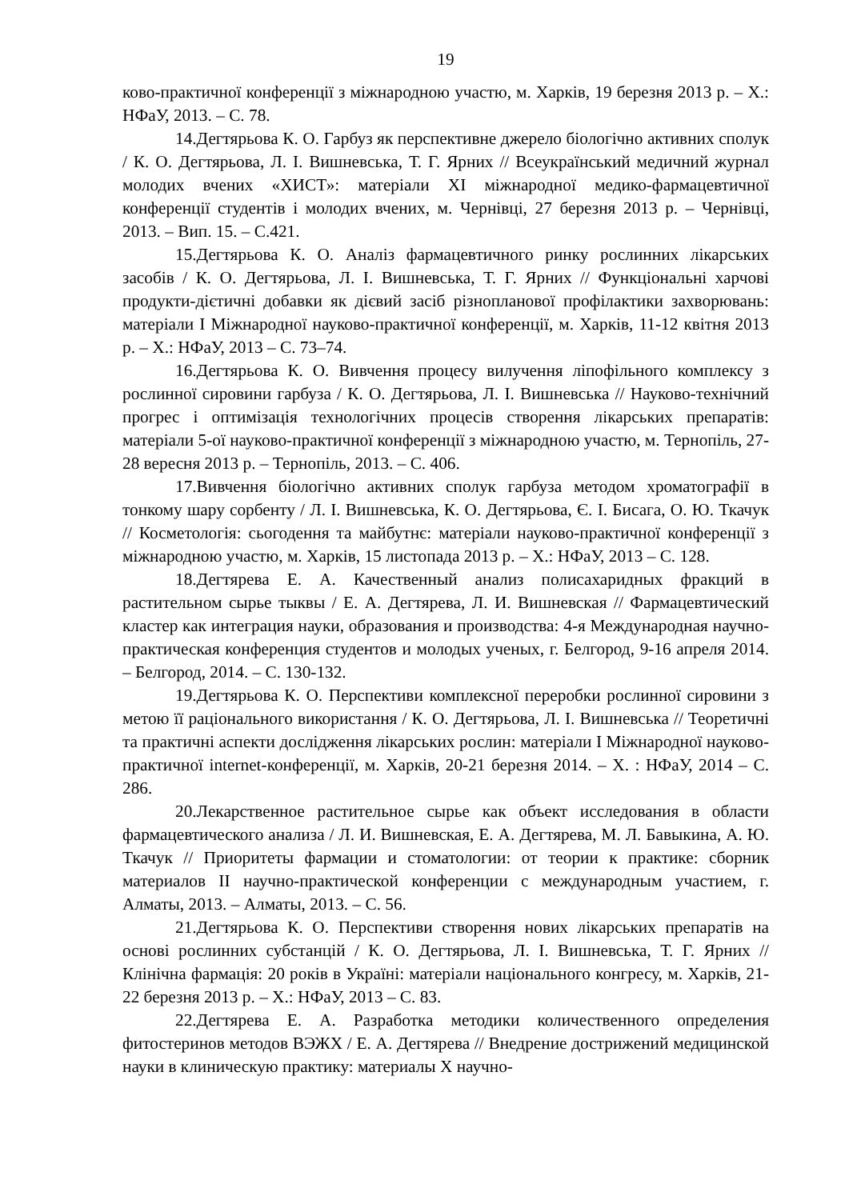19
ково-практичної конференції з міжнародною участю, м. Харків, 19 березня 2013 р. – Х.: НФаУ, 2013. – С. 78.
14.Дегтярьова К. О. Гарбуз як перспективне джерело біологічно активних сполук / К. О. Дегтярьова, Л. І. Вишневська, Т. Г. Ярних // Всеукраїнський медичний журнал молодих вчених «ХИСТ»: матеріали XI міжнародної медико-фармацевтичної конференції студентів і молодих вчених, м. Чернівці, 27 березня 2013 р. – Чернівці, 2013. – Вип. 15. – С.421.
15.Дегтярьова К. О. Аналіз фармацевтичного ринку рослинних лікарських засобів / К. О. Дегтярьова, Л. І. Вишневська, Т. Г. Ярних // Функціональні харчові продукти-дієтичні добавки як дієвий засіб різнопланової профілактики захворювань: матеріали І Міжнародної науково-практичної конференції, м. Харків, 11-12 квітня 2013 р. – Х.: НФаУ, 2013 – С. 73–74.
16.Дегтярьова К. О. Вивчення процесу вилучення ліпофільного комплексу з рослинної сировини гарбуза / К. О. Дегтярьова, Л. І. Вишневська // Науково-технічний прогрес і оптимізація технологічних процесів створення лікарських препаратів: матеріали 5-ої науково-практичної конференції з міжнародною участю, м. Тернопіль, 27-28 вересня 2013 р. – Тернопіль, 2013. – С. 406.
17.Вивчення біологічно активних сполук гарбуза методом хроматографії в тонкому шару сорбенту / Л. І. Вишневська, К. О. Дегтярьова, Є. І. Бисага, О. Ю. Ткачук // Косметологія: сьогодення та майбутнє: матеріали науково-практичної конференції з міжнародною участю, м. Харків, 15 листопада 2013 р. – Х.: НФаУ, 2013 – С. 128.
18.Дегтярева Е. А. Качественный анализ полисахаридных фракций в растительном сырье тыквы / Е. А. Дегтярева, Л. И. Вишневская // Фармацевтический кластер как интеграция науки, образования и производства: 4-я Международная научно-практическая конференция студентов и молодых ученых, г. Белгород, 9-16 апреля 2014. – Белгород, 2014. – С. 130-132.
19.Дегтярьова К. О. Перспективи комплексної переробки рослинної сировини з метою її раціонального використання / К. О. Дегтярьова, Л. І. Вишневська // Теоретичні та практичні аспекти дослідження лікарських рослин: матеріали І Міжнародної науково-практичної internet-конференції, м. Харків, 20-21 березня 2014. – Х. : НФаУ, 2014 – С. 286.
20.Лекарственное растительное сырье как объект исследования в области фармацевтического анализа / Л. И. Вишневская, Е. А. Дегтярева, М. Л. Бавыкина, А. Ю. Ткачук // Приоритеты фармации и стоматологии: от теории к практике: сборник материалов ІІ научно-практической конференции с международным участием, г. Алматы, 2013. – Алматы, 2013. – С. 56.
21.Дегтярьова К. О. Перспективи створення нових лікарських препаратів на основі рослинних субстанцій / К. О. Дегтярьова, Л. І. Вишневська, Т. Г. Ярних // Клінічна фармація: 20 років в Україні: матеріали національного конгресу, м. Харків, 21-22 березня 2013 р. – Х.: НФаУ, 2013 – С. 83.
22.Дегтярева Е. А. Разработка методики количественного определения фитостеринов методов ВЭЖХ / Е. А. Дегтярева // Внедрение дострижений медицинской науки в клиническую практику: материалы Х научно-